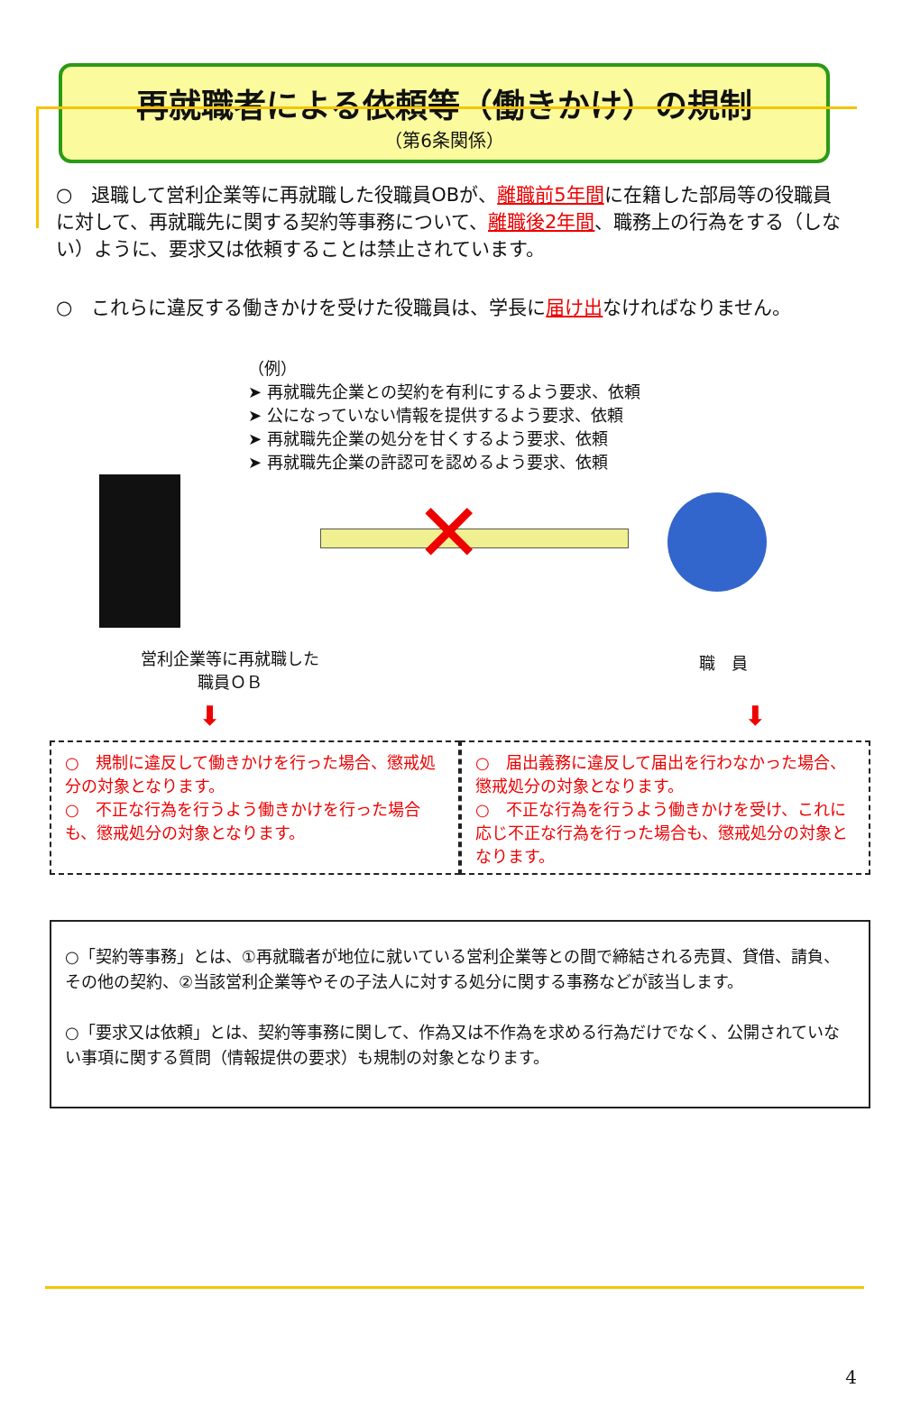再就職者による依頼等（働きかけ）の規制
（第6条関係）
○　退職して営利企業等に再就職した役職員OBが、離職前5年間に在籍した部局等の役職員に対して、再就職先に関する契約等事務について、離職後2年間、職務上の行為をする（しない）ように、要求又は依頼することは禁止されています。
○　これらに違反する働きかけを受けた役職員は、学長に届け出なければなりません。
（例）
➤ 再就職先企業との契約を有利にするよう要求、依頼
➤ 公になっていない情報を提供するよう要求、依頼
➤ 再就職先企業の処分を甘くするよう要求、依頼
➤ 再就職先企業の許認可を認めるよう要求、依頼
✕
営利企業等に再就職した
職員ＯＢ
職　員
⬇ ⬇
○　規制に違反して働きかけを行った場合、懲戒処分の対象となります。
○　不正な行為を行うよう働きかけを行った場合も、懲戒処分の対象となります。
○　届出義務に違反して届出を行わなかった場合、懲戒処分の対象となります。
○　不正な行為を行うよう働きかけを受け、これに応じ不正な行為を行った場合も、懲戒処分の対象となります。
○「契約等事務」とは、①再就職者が地位に就いている営利企業等との間で締結される売買、貸借、請負、その他の契約、②当該営利企業等やその子法人に対する処分に関する事務などが該当します。
○「要求又は依頼」とは、契約等事務に関して、作為又は不作為を求める行為だけでなく、公開されていない事項に関する質問（情報提供の要求）も規制の対象となります。
4